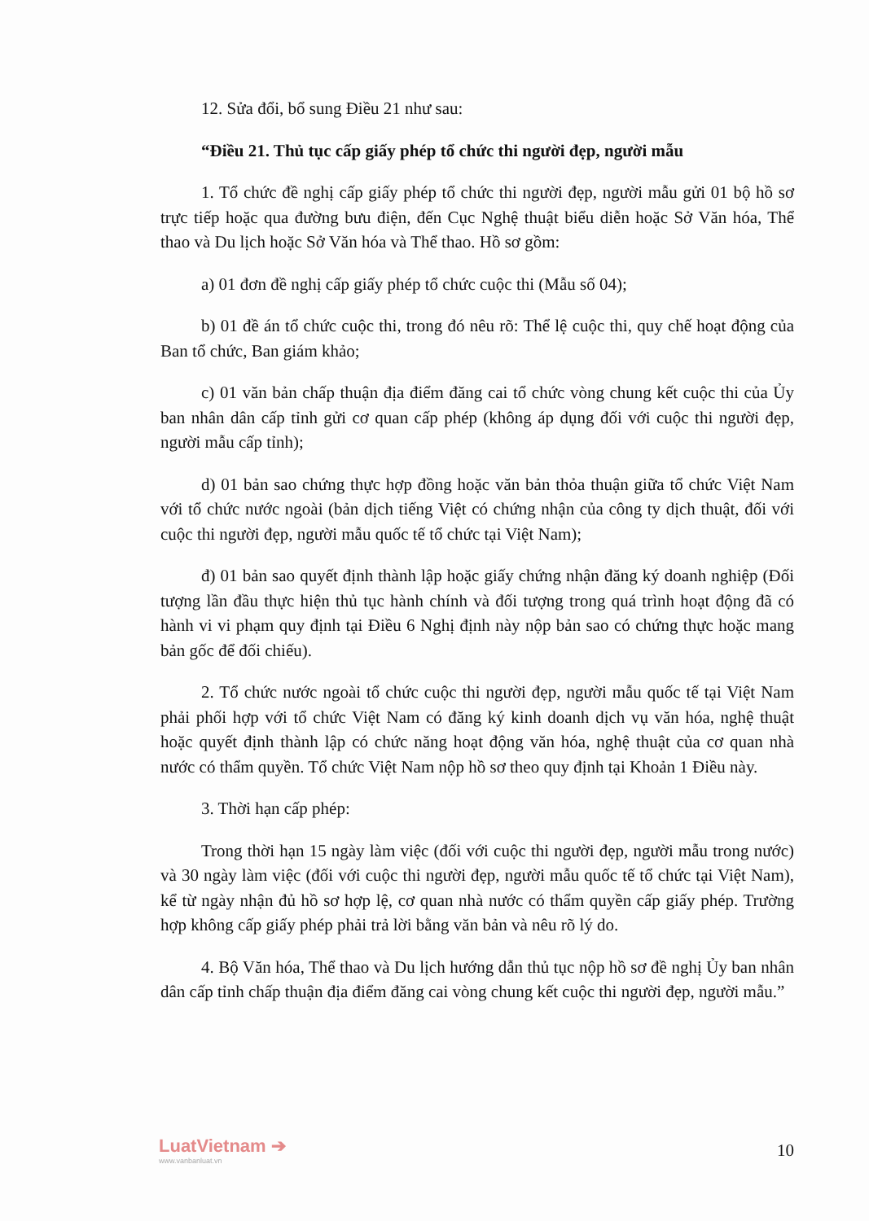12. Sửa đổi, bổ sung Điều 21 như sau:
“Điều 21. Thủ tục cấp giấy phép tổ chức thi người đẹp, người mẫu
1. Tổ chức đề nghị cấp giấy phép tổ chức thi người đẹp, người mẫu gửi 01 bộ hồ sơ trực tiếp hoặc qua đường bưu điện, đến Cục Nghệ thuật biểu diễn hoặc Sở Văn hóa, Thể thao và Du lịch hoặc Sở Văn hóa và Thể thao. Hồ sơ gồm:
a) 01 đơn đề nghị cấp giấy phép tổ chức cuộc thi (Mẫu số 04);
b) 01 đề án tổ chức cuộc thi, trong đó nêu rõ: Thể lệ cuộc thi, quy chế hoạt động của Ban tổ chức, Ban giám khảo;
c) 01 văn bản chấp thuận địa điểm đăng cai tổ chức vòng chung kết cuộc thi của Ủy ban nhân dân cấp tỉnh gửi cơ quan cấp phép (không áp dụng đối với cuộc thi người đẹp, người mẫu cấp tỉnh);
d) 01 bản sao chứng thực hợp đồng hoặc văn bản thỏa thuận giữa tổ chức Việt Nam với tổ chức nước ngoài (bản dịch tiếng Việt có chứng nhận của công ty dịch thuật, đối với cuộc thi người đẹp, người mẫu quốc tế tổ chức tại Việt Nam);
đ) 01 bản sao quyết định thành lập hoặc giấy chứng nhận đăng ký doanh nghiệp (Đối tượng lần đầu thực hiện thủ tục hành chính và đối tượng trong quá trình hoạt động đã có hành vi vi phạm quy định tại Điều 6 Nghị định này nộp bản sao có chứng thực hoặc mang bản gốc để đối chiếu).
2. Tổ chức nước ngoài tổ chức cuộc thi người đẹp, người mẫu quốc tế tại Việt Nam phải phối hợp với tổ chức Việt Nam có đăng ký kinh doanh dịch vụ văn hóa, nghệ thuật hoặc quyết định thành lập có chức năng hoạt động văn hóa, nghệ thuật của cơ quan nhà nước có thẩm quyền. Tổ chức Việt Nam nộp hồ sơ theo quy định tại Khoản 1 Điều này.
3. Thời hạn cấp phép:
Trong thời hạn 15 ngày làm việc (đối với cuộc thi người đẹp, người mẫu trong nước) và 30 ngày làm việc (đối với cuộc thi người đẹp, người mẫu quốc tế tổ chức tại Việt Nam), kể từ ngày nhận đủ hồ sơ hợp lệ, cơ quan nhà nước có thẩm quyền cấp giấy phép. Trường hợp không cấp giấy phép phải trả lời bằng văn bản và nêu rõ lý do.
4. Bộ Văn hóa, Thể thao và Du lịch hướng dẫn thủ tục nộp hồ sơ đề nghị Ủy ban nhân dân cấp tỉnh chấp thuận địa điểm đăng cai vòng chung kết cuộc thi người đẹp, người mẫu.”
LuatVietnam ➔
www.vanbanluat.vn
10